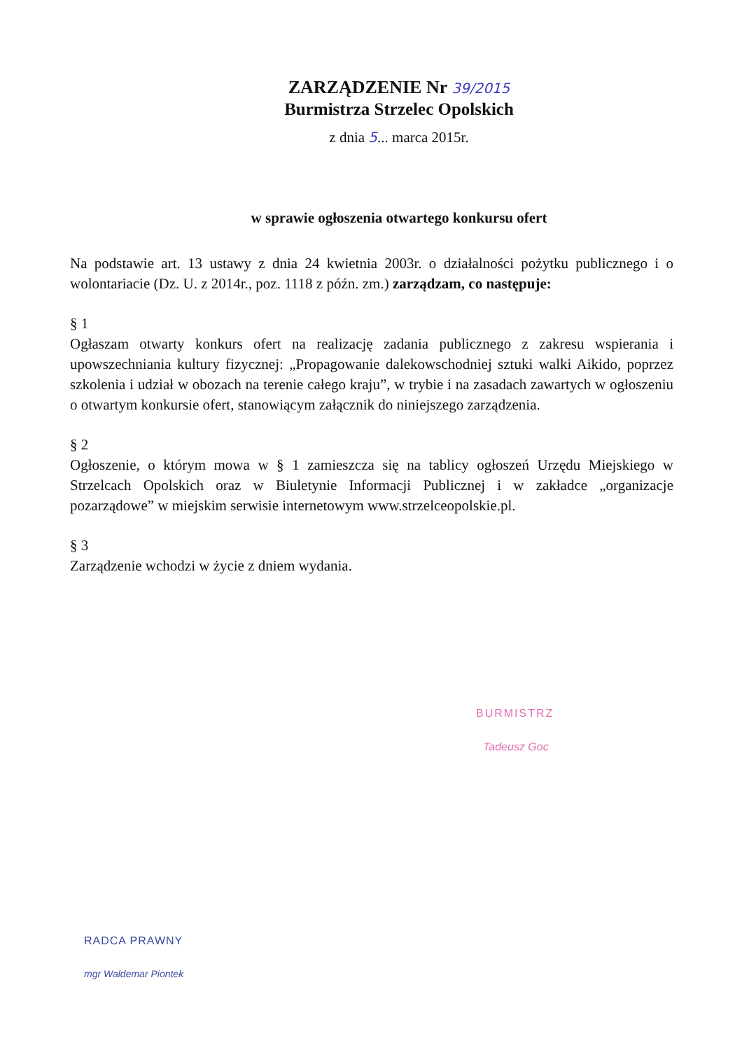ZARZĄDZENIE Nr 39/2015
Burmistrza Strzelec Opolskich
z dnia 5... marca 2015r.
w sprawie ogłoszenia otwartego konkursu ofert
Na podstawie art. 13 ustawy z dnia 24 kwietnia 2003r. o działalności pożytku publicznego i o wolontariacie (Dz. U. z 2014r., poz. 1118 z późn. zm.) zarządzam, co następuje:
§ 1
Ogłaszam otwarty konkurs ofert na realizację zadania publicznego z zakresu wspierania i upowszechniania kultury fizycznej: „Propagowanie dalekowschodniej sztuki walki Aikido, poprzez szkolenia i udział w obozach na terenie całego kraju”, w trybie i na zasadach zawartych w ogłoszeniu o otwartym konkursie ofert, stanowiącym załącznik do niniejszego zarządzenia.
§ 2
Ogłoszenie, o którym mowa w § 1 zamieszcza się na tablicy ogłoszeń Urzędu Miejskiego w Strzelcach Opolskich oraz w Biuletynie Informacji Publicznej i w zakładce „organizacje pozarządowe” w miejskim serwisie internetowym www.strzelceopolskie.pl.
§ 3
Zarządzenie wchodzi w życie z dniem wydania.
BURMISTRZ
Tadeusz Goc
RADCA PRAWNY
mgr Waldemar Piontek